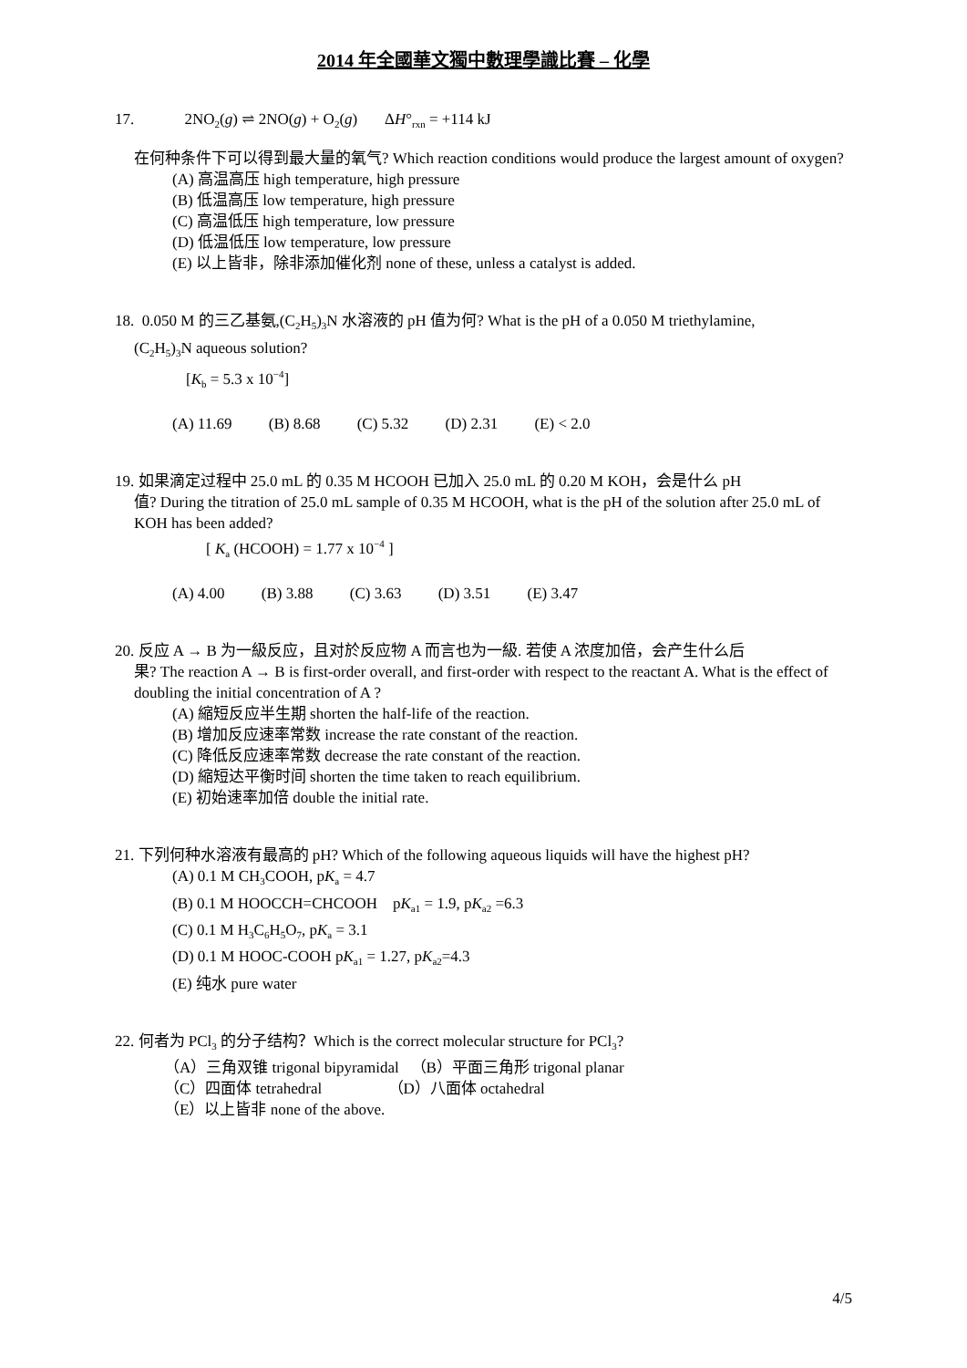2014 年全國華文獨中數理學識比賽 – 化學
17. 2NO<sub>2</sub>(g) ⇌ 2NO(g) + O<sub>2</sub>(g) ΔH°<sub>rxn</sub> = +114 kJ
在何种条件下可以得到最大量的氧气? Which reaction conditions would produce the largest amount of oxygen?
(A) 高温高压 high temperature, high pressure
(B) 低温高压 low temperature, high pressure
(C) 高温低压 high temperature, low pressure
(D) 低温低压 low temperature, low pressure
(E) 以上皆非，除非添加催化剂 none of these, unless a catalyst is added.
18. 0.050 M 的三乙基氨,(C<sub>2</sub>H<sub>5</sub>)<sub>3</sub>N 水溶液的 pH 值为何? What is the pH of a 0.050 M triethylamine,
(C<sub>2</sub>H<sub>5</sub>)<sub>3</sub>N aqueous solution?
[K<sub>b</sub> = 5.3 x 10<sup>−4</sup>]
(A) 11.69 (B) 8.68 (C) 5.32 (D) 2.31 (E) < 2.0
19. 如果滴定过程中 25.0 mL 的 0.35 M HCOOH 已加入 25.0 mL 的 0.20 M KOH，会是什么 pH
值? During the titration of 25.0 mL sample of 0.35 M HCOOH, what is the pH of the solution after 25.0 mL of KOH has been added?
[ K<sub>a</sub> (HCOOH) = 1.77 x 10<sup>−4</sup> ]
(A) 4.00 (B) 3.88 (C) 3.63 (D) 3.51 (E) 3.47
20. 反应 A → B 为一級反应，且对於反应物 A 而言也为一級. 若使 A 浓度加倍，会产生什么后
果? The reaction A → B is first-order overall, and first-order with respect to the reactant A. What is the effect of doubling the initial concentration of A ?
(A) 縮短反应半生期 shorten the half-life of the reaction.
(B) 增加反应速率常数 increase the rate constant of the reaction.
(C) 降低反应速率常数 decrease the rate constant of the reaction.
(D) 縮短达平衡时间 shorten the time taken to reach equilibrium.
(E) 初始速率加倍 double the initial rate.
21. 下列何种水溶液有最高的 pH? Which of the following aqueous liquids will have the highest pH?
(A) 0.1 M CH<sub>3</sub>COOH, pK<sub>a</sub> = 4.7
(B) 0.1 M HOOCCH=CHCOOH pK<sub>a1</sub> = 1.9, pK<sub>a2</sub> =6.3
(C) 0.1 M H<sub>3</sub>C<sub>6</sub>H<sub>5</sub>O<sub>7</sub>, pK<sub>a</sub> = 3.1
(D) 0.1 M HOOC-COOH pK<sub>a1</sub> = 1.27, pK<sub>a2</sub>=4.3
(E) 纯水 pure water
22. 何者为 PCl<sub>3</sub> 的分子结构？Which is the correct molecular structure for PCl<sub>3</sub>?
（A）三角双锥 trigonal bipyramidal （B）平面三角形 trigonal planar
（C）四面体 tetrahedral （D）八面体 octahedral
（E）以上皆非 none of the above.
4/5